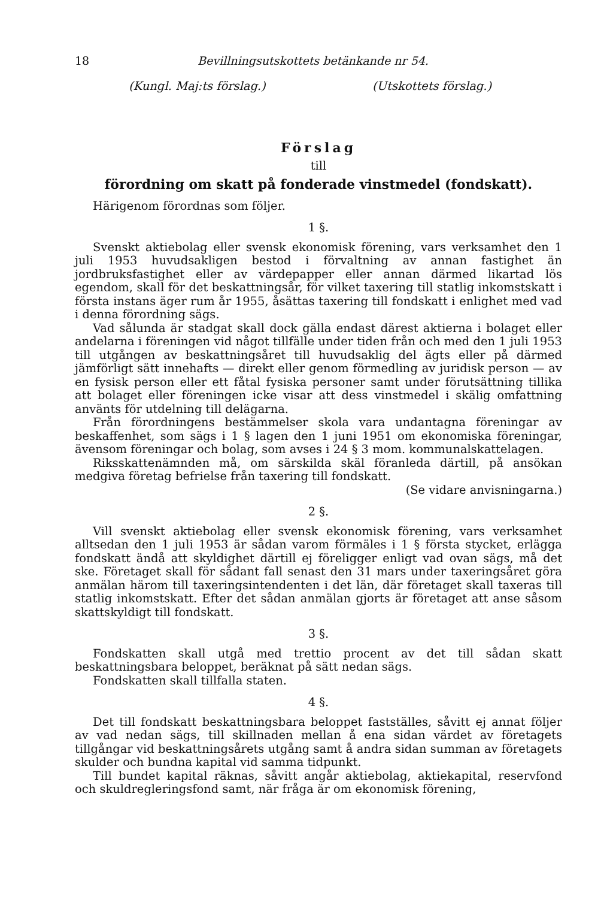18 Bevillningsutskottets betänkande nr 54.
(Kungl. Maj:ts förslag.) (Utskottets förslag.)
Förslag
till
förordning om skatt på fonderade vinstmedel (fondskatt).
Härigenom förordnas som följer.
1 §.
Svenskt aktiebolag eller svensk ekonomisk förening, vars verksamhet den 1 juli 1953 huvudsakligen bestod i förvaltning av annan fastighet än jordbruksfastighet eller av värdepapper eller annan därmed likartad lös egendom, skall för det beskattningsår, för vilket taxering till statlig inkomstskatt i första instans äger rum år 1955, åsättas taxering till fondskatt i enlighet med vad i denna förordning sägs.
Vad sålunda är stadgat skall dock gälla endast därest aktierna i bolaget eller andelarna i föreningen vid något tillfälle under tiden från och med den 1 juli 1953 till utgången av beskattningsåret till huvudsaklig del ägts eller på därmed jämförligt sätt innehafts — direkt eller genom förmedling av juridisk person — av en fysisk person eller ett fåtal fysiska personer samt under förutsättning tillika att bolaget eller föreningen icke visar att dess vinstmedel i skälig omfattning använts för utdelning till delägarna.
Från förordningens bestämmelser skola vara undantagna föreningar av beskaffenhet, som sägs i 1 § lagen den 1 juni 1951 om ekonomiska föreningar, ävensom föreningar och bolag, som avses i 24 § 3 mom. kommunalskattelagen.
Riksskattenämnden må, om särskilda skäl föranleda därtill, på ansökan medgiva företag befrielse från taxering till fondskatt.
(Se vidare anvisningarna.)
2 §.
Vill svenskt aktiebolag eller svensk ekonomisk förening, vars verksamhet alltsedan den 1 juli 1953 är sådan varom förmäles i 1 § första stycket, erlägga fondskatt ändå att skyldighet därtill ej föreligger enligt vad ovan sägs, må det ske. Företaget skall för sådant fall senast den 31 mars under taxeringsåret göra anmälan härom till taxeringsintendenten i det län, där företaget skall taxeras till statlig inkomstskatt. Efter det sådan anmälan gjorts är företaget att anse såsom skattskyldigt till fondskatt.
3 §.
Fondskatten skall utgå med trettio procent av det till sådan skatt beskattningsbara beloppet, beräknat på sätt nedan sägs.
Fondskatten skall tillfalla staten.
4 §.
Det till fondskatt beskattningsbara beloppet fastställes, såvitt ej annat följer av vad nedan sägs, till skillnaden mellan å ena sidan värdet av företagets tillgångar vid beskattningsårets utgång samt å andra sidan summan av företagets skulder och bundna kapital vid samma tidpunkt.
Till bundet kapital räknas, såvitt angår aktiebolag, aktiekapital, reservfond och skuldregleringsfond samt, när fråga är om ekonomisk förening,